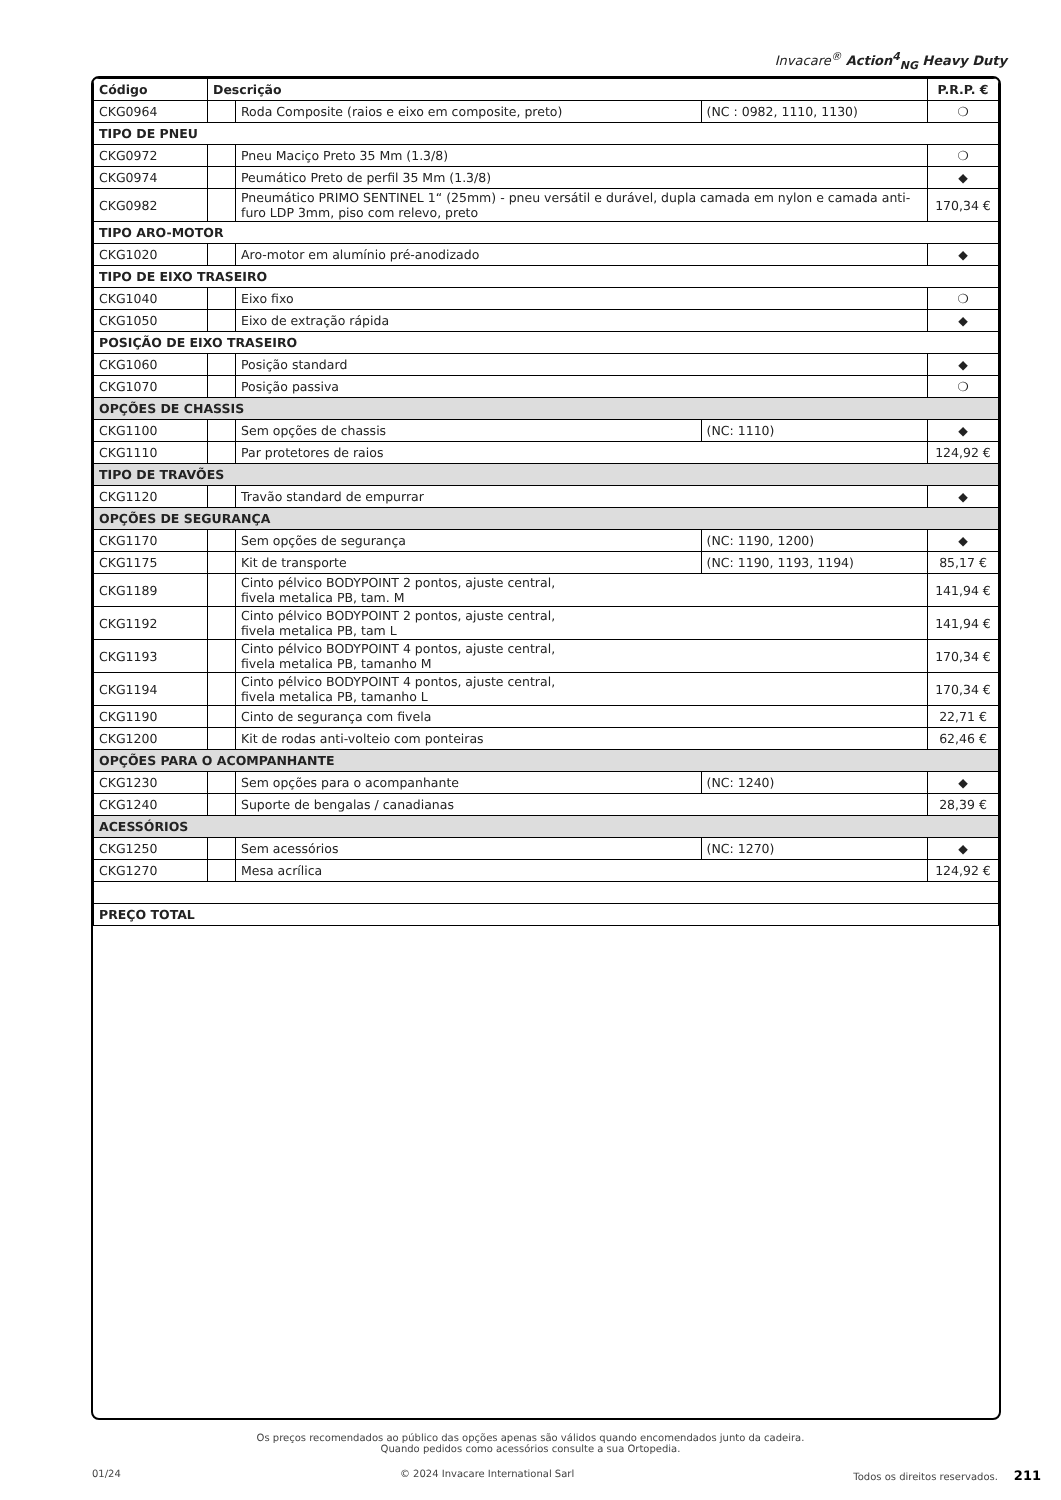Invacare<sup>®</sup> Action<sup>4</sup><sub>NG</sub> Heavy Duty
| Código | Descrição | | | P.R.P. € |
| --- | --- | --- | --- | --- |
| CKG0964 | | Roda Composite (raios e eixo em composite, preto) | (NC : 0982, 1110, 1130) | ❍ |
| TIPO DE PNEU | | | | |
| CKG0972 | | Pneu Maciço Preto 35 Mm (1.3/8) | | ❍ |
| CKG0974 | | Peumático Preto de perfil 35 Mm (1.3/8) | | ◆ |
| CKG0982 | | Pneumático PRIMO SENTINEL 1“ (25mm) - pneu versátil e durável, dupla camada em nylon e camada anti-furo LDP 3mm, piso com relevo, preto | | 170,34 € |
| TIPO ARO-MOTOR | | | | |
| CKG1020 | | Aro-motor em alumínio pré-anodizado | | ◆ |
| TIPO DE EIXO TRASEIRO | | | | |
| CKG1040 | | Eixo fixo | | ❍ |
| CKG1050 | | Eixo de extração rápida | | ◆ |
| POSIÇÃO DE EIXO TRASEIRO | | | | |
| CKG1060 | | Posição standard | | ◆ |
| CKG1070 | | Posição passiva | | ❍ |
| OPÇÕES DE CHASSIS | | | | |
| CKG1100 | | Sem opções de chassis | (NC: 1110) | ◆ |
| CKG1110 | | Par protetores de raios | | 124,92 € |
| TIPO DE TRAVÕES | | | | |
| CKG1120 | | Travão standard de empurrar | | ◆ |
| OPÇÕES DE SEGURANÇA | | | | |
| CKG1170 | | Sem opções de segurança | (NC: 1190, 1200) | ◆ |
| CKG1175 | | Kit de transporte | (NC: 1190, 1193, 1194) | 85,17 € |
| CKG1189 | | Cinto pélvico BODYPOINT 2 pontos, ajuste central, fivela metalica PB, tam. M | | 141,94 € |
| CKG1192 | | Cinto pélvico BODYPOINT 2 pontos, ajuste central, fivela metalica PB, tam L | | 141,94 € |
| CKG1193 | | Cinto pélvico BODYPOINT 4 pontos, ajuste central, fivela metalica PB, tamanho M | | 170,34 € |
| CKG1194 | | Cinto pélvico BODYPOINT 4 pontos, ajuste central, fivela metalica PB, tamanho L | | 170,34 € |
| CKG1190 | | Cinto de segurança com fivela | | 22,71 € |
| CKG1200 | | Kit de rodas anti-volteio com ponteiras | | 62,46 € |
| OPÇÕES PARA O ACOMPANHANTE | | | | |
| CKG1230 | | Sem opções para o acompanhante | (NC: 1240) | ◆ |
| CKG1240 | | Suporte de bengalas / canadianas | | 28,39 € |
| ACESSÓRIOS | | | | |
| CKG1250 | | Sem acessórios | (NC: 1270) | ◆ |
| CKG1270 | | Mesa acrílica | | 124,92 € |
| PREÇO TOTAL | | | | |
Os preços recomendados ao público das opções apenas são válidos quando encomendados junto da cadeira.
Quando pedidos como acessórios consulte a sua Ortopedia.
01/24 © 2024 Invacare International Sarl Todos os direitos reservados. 211